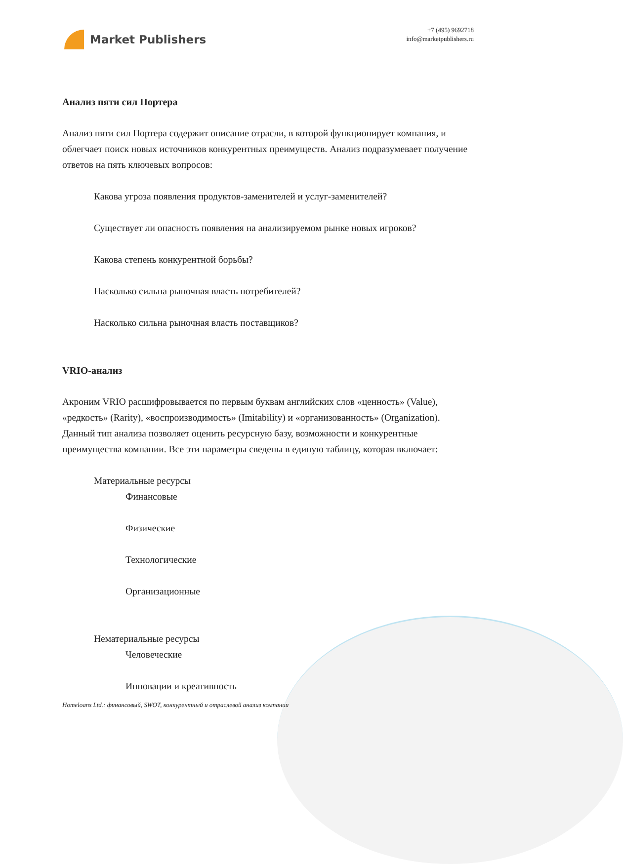Market Publishers
+7 (495) 9692718
info@marketpublishers.ru
Анализ пяти сил Портера
Анализ пяти сил Портера содержит описание отрасли, в которой функционирует компания, и облегчает поиск новых источников конкурентных преимуществ. Анализ подразумевает получение ответов на пять ключевых вопросов:
Какова угроза появления продуктов-заменителей и услуг-заменителей?
Существует ли опасность появления на анализируемом рынке новых игроков?
Какова степень конкурентной борьбы?
Насколько сильна рыночная власть потребителей?
Насколько сильна рыночная власть поставщиков?
VRIO-анализ
Акроним VRIO расшифровывается по первым буквам английских слов «ценность» (Value), «редкость» (Rarity), «воспроизводимость» (Imitability) и «организованность» (Organization). Данный тип анализа позволяет оценить ресурсную базу, возможности и конкурентные преимущества компании. Все эти параметры сведены в единую таблицу, которая включает:
Материальные ресурсы
Финансовые
Физические
Технологические
Организационные
Нематериальные ресурсы
Человеческие
Инновации и креативность
Homeloans Ltd.: финансовый, SWOT, конкурентный и отраслевой анализ компании